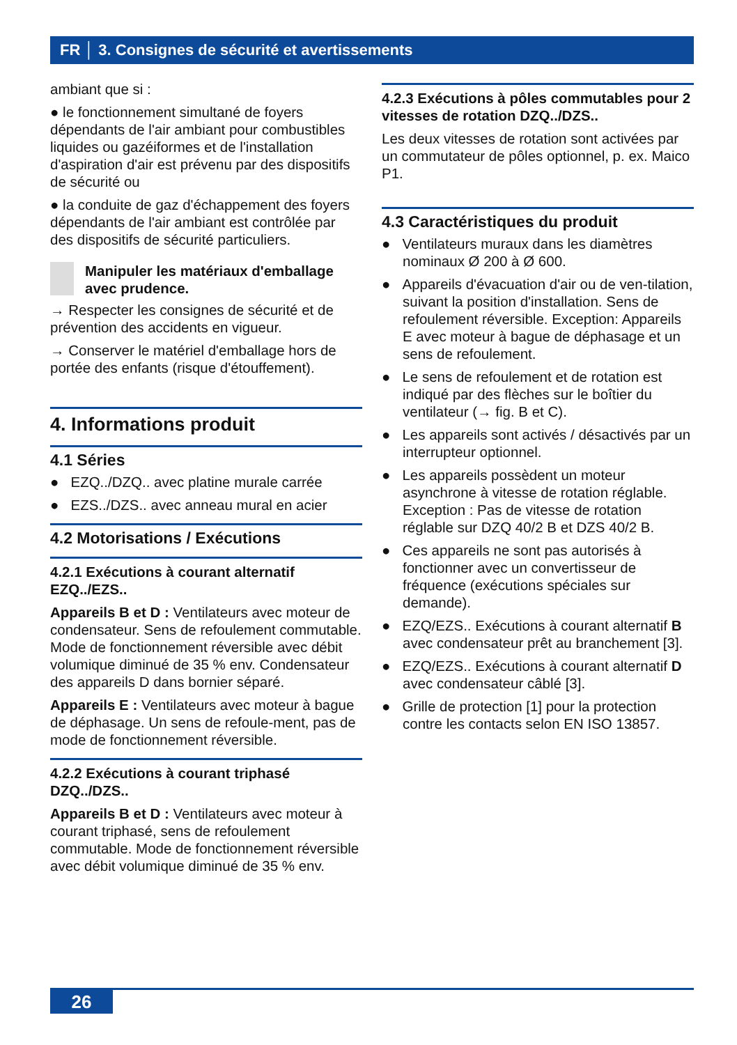FR │ 3. Consignes de sécurité et avertissements
ambiant que si :
● le fonctionnement simultané de foyers dépendants de l'air ambiant pour combustibles liquides ou gazéiformes et de l'installation d'aspiration d'air est prévenu par des dispositifs de sécurité ou
● la conduite de gaz d'échappement des foyers dépendants de l'air ambiant est contrôlée par des dispositifs de sécurité particuliers.
Manipuler les matériaux d'emballage avec prudence.
→ Respecter les consignes de sécurité et de prévention des accidents en vigueur.
→ Conserver le matériel d'emballage hors de portée des enfants (risque d'étouffement).
4. Informations produit
4.1 Séries
● EZQ../DZQ.. avec platine murale carrée
● EZS../DZS.. avec anneau mural en acier
4.2 Motorisations / Exécutions
4.2.1 Exécutions à courant alternatif EZQ../EZS..
Appareils B et D : Ventilateurs avec moteur de condensateur. Sens de refoulement commutable. Mode de fonctionnement réversible avec débit volumique diminué de 35 % env. Condensateur des appareils D dans bornier séparé.
Appareils E : Ventilateurs avec moteur à bague de déphasage. Un sens de refoule-ment, pas de mode de fonctionnement réversible.
4.2.2 Exécutions à courant triphasé DZQ../DZS..
Appareils B et D : Ventilateurs avec moteur à courant triphasé, sens de refoulement commutable. Mode de fonctionnement réversible avec débit volumique diminué de 35 % env.
4.2.3 Exécutions à pôles commutables pour 2 vitesses de rotation DZQ../DZS..
Les deux vitesses de rotation sont activées par un commutateur de pôles optionnel, p. ex. Maico P1.
4.3 Caractéristiques du produit
● Ventilateurs muraux dans les diamètres nominaux Ø 200 à Ø 600.
● Appareils d'évacuation d'air ou de ven-tilation, suivant la position d'installation. Sens de refoulement réversible. Exception: Appareils E avec moteur à bague de déphasage et un sens de refoulement.
● Le sens de refoulement et de rotation est indiqué par des flèches sur le boîtier du ventilateur (→ fig. B et C).
● Les appareils sont activés / désactivés par un interrupteur optionnel.
● Les appareils possèdent un moteur asynchrone à vitesse de rotation réglable. Exception : Pas de vitesse de rotation réglable sur DZQ 40/2 B et DZS 40/2 B.
● Ces appareils ne sont pas autorisés à fonctionner avec un convertisseur de fréquence (exécutions spéciales sur demande).
● EZQ/EZS.. Exécutions à courant alternatif B avec condensateur prêt au branchement [3].
● EZQ/EZS.. Exécutions à courant alternatif D avec condensateur câblé [3].
● Grille de protection [1] pour la protection contre les contacts selon EN ISO 13857.
26